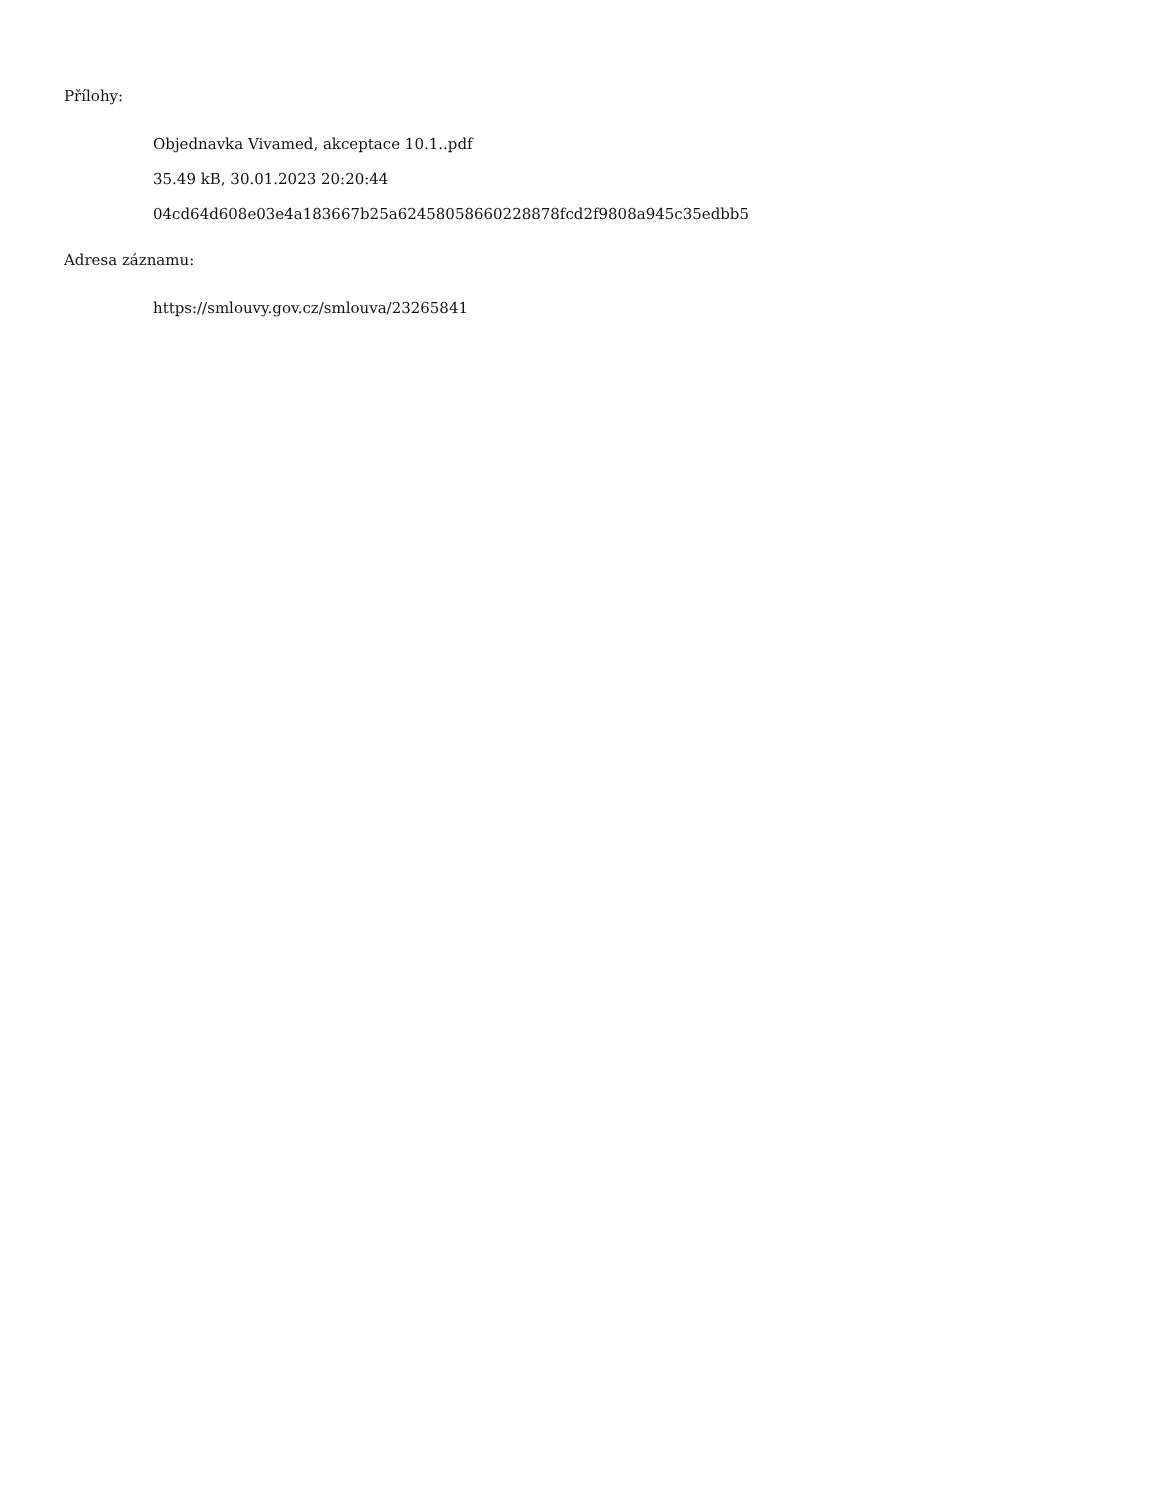Přílohy:
Objednavka Vivamed, akceptace 10.1..pdf
35.49 kB, 30.01.2023 20:20:44
04cd64d608e03e4a183667b25a62458058660228878fcd2f9808a945c35edbb5
Adresa záznamu:
https://smlouvy.gov.cz/smlouva/23265841